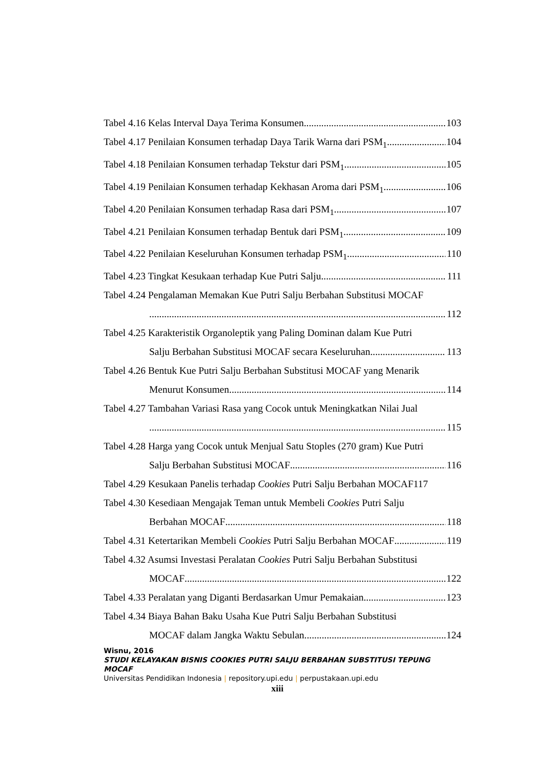Tabel 4.16 Kelas Interval Daya Terima Konsumen 103
Tabel 4.17 Penilaian Konsumen terhadap Daya Tarik Warna dari PSM<sub>1</sub> 104
Tabel 4.18 Penilaian Konsumen terhadap Tekstur dari PSM<sub>1</sub> 105
Tabel 4.19 Penilaian Konsumen terhadap Kekhasan Aroma dari PSM<sub>1</sub> 106
Tabel 4.20 Penilaian Konsumen terhadap Rasa dari PSM<sub>1</sub> 107
Tabel 4.21 Penilaian Konsumen terhadap Bentuk dari PSM<sub>1</sub> 109
Tabel 4.22 Penilaian Keseluruhan Konsumen terhadap PSM<sub>1</sub> 110
Tabel 4.23 Tingkat Kesukaan terhadap Kue Putri Salju 111
Tabel 4.24 Pengalaman Memakan Kue Putri Salju Berbahan Substitusi MOCAF
112
Tabel 4.25 Karakteristik Organoleptik yang Paling Dominan dalam Kue Putri
Salju Berbahan Substitusi MOCAF secara Keseluruhan 113
Tabel 4.26 Bentuk Kue Putri Salju Berbahan Substitusi MOCAF yang Menarik
Menurut Konsumen 114
Tabel 4.27 Tambahan Variasi Rasa yang Cocok untuk Meningkatkan Nilai Jual
115
Tabel 4.28 Harga yang Cocok untuk Menjual Satu Stoples (270 gram) Kue Putri
Salju Berbahan Substitusi MOCAF 116
Tabel 4.29 Kesukaan Panelis terhadap Cookies Putri Salju Berbahan MOCAF117
Tabel 4.30 Kesediaan Mengajak Teman untuk Membeli Cookies Putri Salju
Berbahan MOCAF 118
Tabel 4.31 Ketertarikan Membeli Cookies Putri Salju Berbahan MOCAF 119
Tabel 4.32 Asumsi Investasi Peralatan Cookies Putri Salju Berbahan Substitusi
MOCAF 122
Tabel 4.33 Peralatan yang Diganti Berdasarkan Umur Pemakaian 123
Tabel 4.34 Biaya Bahan Baku Usaha Kue Putri Salju Berbahan Substitusi
MOCAF dalam Jangka Waktu Sebulan 124
Wisnu, 2016
STUDI KELAYAKAN BISNIS COOKIES PUTRI SALJU BERBAHAN SUBSTITUSI TEPUNG MOCAF
Universitas Pendidikan Indonesia | repository.upi.edu | perpustakaan.upi.edu
xiii